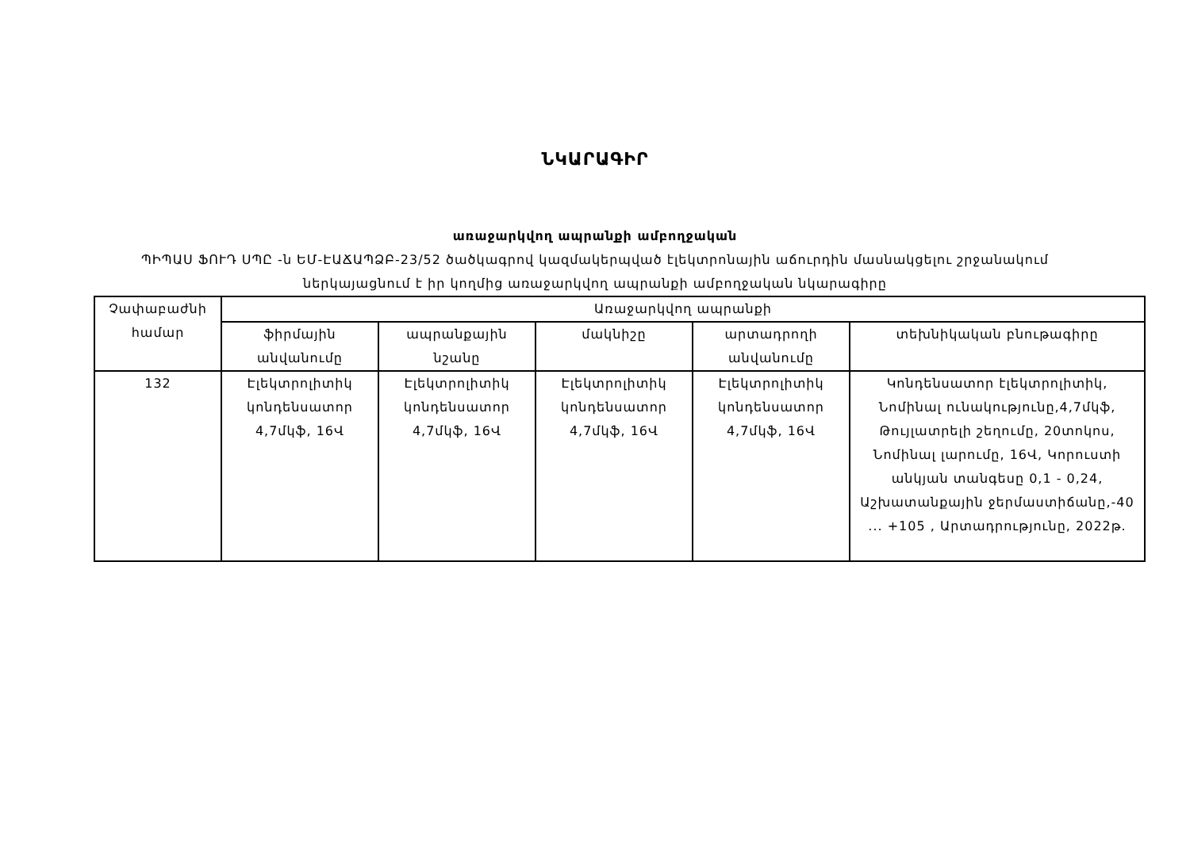ՆԿԱՐԱԳԻՐ
առաջարկվող ապրանքի ամբողջական
ՊԻՊԱՍ ՖՈՒԴ ՍՊԸ -ն ԵՄ-ԷԱՃԱՊՁԲ-23/52 ծածկագրով կազմակերպված էլեկտրոնային աճուրդին մասնակցելու շրջանակում
ներկայացնում է իր կողմից առաջարկվող ապրանքի ամբողջական նկարագիրը
| Չափաբաժնի համար | Առաջարկվող ապրանքի | | | | |
| --- | --- | --- | --- | --- | --- |
| | ֆիրմային անվանումը | ապրանքային նշանը | մակնիշը | արտադրողի անվանումը | տեխնիկական բնութագիրը |
| 132 | Էլեկտրոլիտիկ կոնդենսատոր 4,7մկֆ, 16Վ | Էլեկտրոլիտիկ կոնդենսատոր 4,7մկֆ, 16Վ | Էլեկտրոլիտիկ կոնդենսատոր 4,7մկֆ, 16Վ | Էլեկտրոլիտիկ կոնդենսատոր 4,7մկֆ, 16Վ | Կոնդենսատոր էլեկտրոլիտիկ, Նոմինալ ունակությունը,4,7մկֆ, Թույլատրելի շեղումը, 20տոկոս, Նոմինալ լարումը, 16Վ, Կորուստի անկյան տանգեսը 0,1 - 0,24, Աշխատանքային ջերմաստիճանը,-40 ... +105 , Արտադրությունը, 2022թ. |